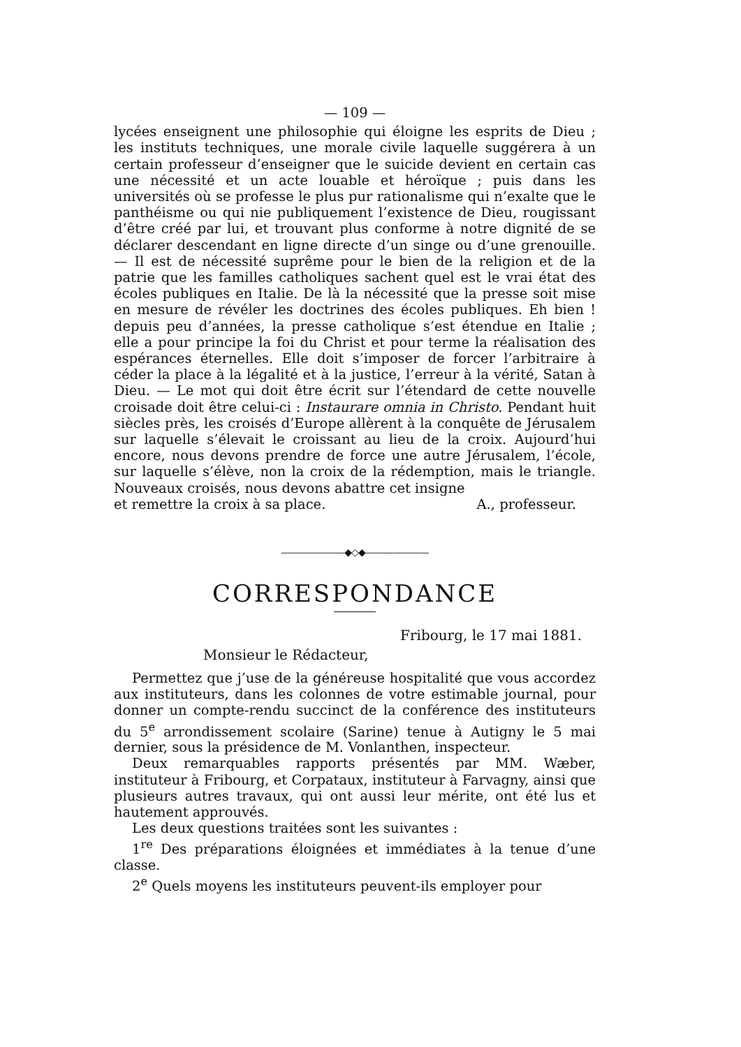— 109 —
lycées enseignent une philosophie qui éloigne les esprits de Dieu ; les instituts techniques, une morale civile laquelle suggérera à un certain professeur d’enseigner que le suicide devient en certain cas une nécessité et un acte louable et héroïque ; puis dans les universités où se professe le plus pur rationalisme qui n’exalte que le panthéisme ou qui nie publiquement l’existence de Dieu, rougissant d’être créé par lui, et trouvant plus conforme à notre dignité de se déclarer descendant en ligne directe d’un singe ou d’une grenouille. — Il est de nécessité suprême pour le bien de la religion et de la patrie que les familles catholiques sachent quel est le vrai état des écoles publiques en Italie. De là la nécessité que la presse soit mise en mesure de révéler les doctrines des écoles publiques. Eh bien ! depuis peu d’années, la presse catholique s’est étendue en Italie ; elle a pour principe la foi du Christ et pour terme la réalisation des espérances éternelles. Elle doit s’imposer de forcer l’arbitraire à céder la place à la légalité et à la justice, l’erreur à la vérité, Satan à Dieu. — Le mot qui doit être écrit sur l’étendard de cette nouvelle croisade doit être celui-ci : Instaurare omnia in Christo. Pendant huit siècles près, les croisés d’Europe allèrent à la conquête de Jérusalem sur laquelle s’élevait le croissant au lieu de la croix. Aujourd’hui encore, nous devons prendre de force une autre Jérusalem, l’école, sur laquelle s’élève, non la croix de la rédemption, mais le triangle. Nouveaux croisés, nous devons abattre cet insigne
et remettre la croix à sa place. A., professeur.
———————◆◇◆———————
CORRESPONDANCE
Fribourg, le 17 mai 1881.
Monsieur le Rédacteur,
Permettez que j’use de la généreuse hospitalité que vous accordez aux instituteurs, dans les colonnes de votre estimable journal, pour donner un compte-rendu succinct de la conférence des instituteurs du 5<sup>e</sup> arrondissement scolaire (Sarine) tenue à Autigny le 5 mai dernier, sous la présidence de M. Vonlanthen, inspecteur.
Deux remarquables rapports présentés par MM. Wæber, instituteur à Fribourg, et Corpataux, instituteur à Farvagny, ainsi que plusieurs autres travaux, qui ont aussi leur mérite, ont été lus et hautement approuvés.
Les deux questions traitées sont les suivantes :
1<sup>re</sup> Des préparations éloignées et immédiates à la tenue d’une classe.
2<sup>e</sup> Quels moyens les instituteurs peuvent-ils employer pour